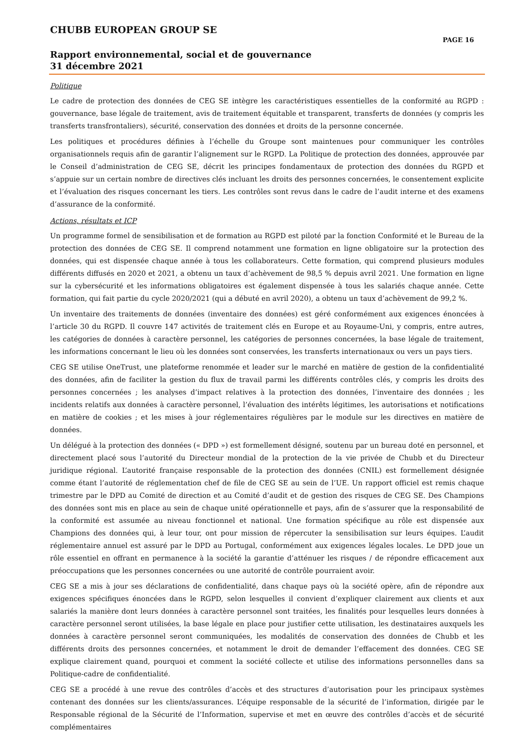CHUBB EUROPEAN GROUP SE
PAGE 16
Rapport environnemental, social et de gouvernance
31 décembre 2021
Politique
Le cadre de protection des données de CEG SE intègre les caractéristiques essentielles de la conformité au RGPD : gouvernance, base légale de traitement, avis de traitement équitable et transparent, transferts de données (y compris les transferts transfrontaliers), sécurité, conservation des données et droits de la personne concernée.
Les politiques et procédures définies à l’échelle du Groupe sont maintenues pour communiquer les contrôles organisationnels requis afin de garantir l’alignement sur le RGPD. La Politique de protection des données, approuvée par le Conseil d’administration de CEG SE, décrit les principes fondamentaux de protection des données du RGPD et s’appuie sur un certain nombre de directives clés incluant les droits des personnes concernées, le consentement explicite et l’évaluation des risques concernant les tiers. Les contrôles sont revus dans le cadre de l’audit interne et des examens d’assurance de la conformité.
Actions, résultats et ICP
Un programme formel de sensibilisation et de formation au RGPD est piloté par la fonction Conformité et le Bureau de la protection des données de CEG SE. Il comprend notamment une formation en ligne obligatoire sur la protection des données, qui est dispensée chaque année à tous les collaborateurs. Cette formation, qui comprend plusieurs modules différents diffusés en 2020 et 2021, a obtenu un taux d’achèvement de 98,5 % depuis avril 2021. Une formation en ligne sur la cybersécurité et les informations obligatoires est également dispensée à tous les salariés chaque année. Cette formation, qui fait partie du cycle 2020/2021 (qui a débuté en avril 2020), a obtenu un taux d’achèvement de 99,2 %.
Un inventaire des traitements de données (inventaire des données) est géré conformément aux exigences énoncées à l’article 30 du RGPD. Il couvre 147 activités de traitement clés en Europe et au Royaume-Uni, y compris, entre autres, les catégories de données à caractère personnel, les catégories de personnes concernées, la base légale de traitement, les informations concernant le lieu où les données sont conservées, les transferts internationaux ou vers un pays tiers.
CEG SE utilise OneTrust, une plateforme renommée et leader sur le marché en matière de gestion de la confidentialité des données, afin de faciliter la gestion du flux de travail parmi les différents contrôles clés, y compris les droits des personnes concernées ; les analyses d’impact relatives à la protection des données, l’inventaire des données ; les incidents relatifs aux données à caractère personnel, l’évaluation des intérêts légitimes, les autorisations et notifications en matière de cookies ; et les mises à jour réglementaires régulières par le module sur les directives en matière de données.
Un délégué à la protection des données (« DPD ») est formellement désigné, soutenu par un bureau doté en personnel, et directement placé sous l’autorité du Directeur mondial de la protection de la vie privée de Chubb et du Directeur juridique régional. L’autorité française responsable de la protection des données (CNIL) est formellement désignée comme étant l’autorité de réglementation chef de file de CEG SE au sein de l’UE. Un rapport officiel est remis chaque trimestre par le DPD au Comité de direction et au Comité d’audit et de gestion des risques de CEG SE. Des Champions des données sont mis en place au sein de chaque unité opérationnelle et pays, afin de s’assurer que la responsabilité de la conformité est assumée au niveau fonctionnel et national. Une formation spécifique au rôle est dispensée aux Champions des données qui, à leur tour, ont pour mission de répercuter la sensibilisation sur leurs équipes. L’audit réglementaire annuel est assuré par le DPD au Portugal, conformément aux exigences légales locales. Le DPD joue un rôle essentiel en offrant en permanence à la société la garantie d’atténuer les risques / de répondre efficacement aux préoccupations que les personnes concernées ou une autorité de contrôle pourraient avoir.
CEG SE a mis à jour ses déclarations de confidentialité, dans chaque pays où la société opère, afin de répondre aux exigences spécifiques énoncées dans le RGPD, selon lesquelles il convient d’expliquer clairement aux clients et aux salariés la manière dont leurs données à caractère personnel sont traitées, les finalités pour lesquelles leurs données à caractère personnel seront utilisées, la base légale en place pour justifier cette utilisation, les destinataires auxquels les données à caractère personnel seront communiquées, les modalités de conservation des données de Chubb et les différents droits des personnes concernées, et notamment le droit de demander l’effacement des données. CEG SE explique clairement quand, pourquoi et comment la société collecte et utilise des informations personnelles dans sa Politique-cadre de confidentialité.
CEG SE a procédé à une revue des contrôles d’accès et des structures d’autorisation pour les principaux systèmes contenant des données sur les clients/assurances. L’équipe responsable de la sécurité de l’information, dirigée par le Responsable régional de la Sécurité de l’Information, supervise et met en œuvre des contrôles d’accès et de sécurité complémentaires